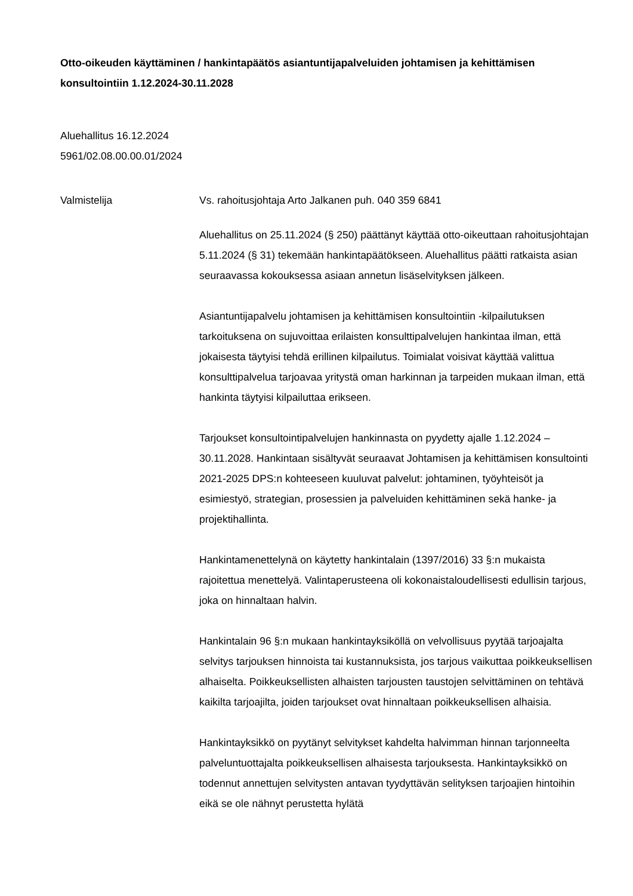Otto-oikeuden käyttäminen / hankintapäätös asiantuntijapalveluiden johtamisen ja kehittämisen konsultointiin 1.12.2024-30.11.2028
Aluehallitus 16.12.2024
5961/02.08.00.00.01/2024
Valmistelija Vs. rahoitusjohtaja Arto Jalkanen puh. 040 359 6841
Aluehallitus on 25.11.2024 (§ 250) päättänyt käyttää otto-oikeuttaan rahoitusjohtajan 5.11.2024 (§ 31) tekemään hankintapäätökseen. Aluehallitus päätti ratkaista asian seuraavassa kokouksessa asiaan annetun lisäselvityksen jälkeen.
Asiantuntijapalvelu johtamisen ja kehittämisen konsultointiin -kilpailutuksen tarkoituksena on sujuvoittaa erilaisten konsulttipalvelujen hankintaa ilman, että jokaisesta täytyisi tehdä erillinen kilpailutus. Toimialat voisivat käyttää valittua konsulttipalvelua tarjoavaa yritystä oman harkinnan ja tarpeiden mukaan ilman, että hankinta täytyisi kilpailuttaa erikseen.
Tarjoukset konsultointipalvelujen hankinnasta on pyydetty ajalle 1.12.2024 – 30.11.2028. Hankintaan sisältyvät seuraavat Johtamisen ja kehittämisen konsultointi 2021-2025 DPS:n kohteeseen kuuluvat palvelut: johtaminen, työyhteisöt ja esimiestyö, strategian, prosessien ja palveluiden kehittäminen sekä hanke- ja projektihallinta.
Hankintamenettelynä on käytetty hankintalain (1397/2016) 33 §:n mukaista rajoitettua menettelyä. Valintaperusteena oli kokonaistaloudellisesti edullisin tarjous, joka on hinnaltaan halvin.
Hankintalain 96 §:n mukaan hankintayksiköllä on velvollisuus pyytää tarjoajalta selvitys tarjouksen hinnoista tai kustannuksista, jos tarjous vaikuttaa poikkeuksellisen alhaiselta. Poikkeuksellisten alhaisten tarjousten taustojen selvittäminen on tehtävä kaikilta tarjoajilta, joiden tarjoukset ovat hinnaltaan poikkeuksellisen alhaisia.
Hankintayksikkö on pyytänyt selvitykset kahdelta halvimman hinnan tarjonneelta palveluntuottajalta poikkeuksellisen alhaisesta tarjouksesta. Hankintayksikkö on todennut annettujen selvitysten antavan tyydyttävän selityksen tarjoajien hintoihin eikä se ole nähnyt perustetta hylätä